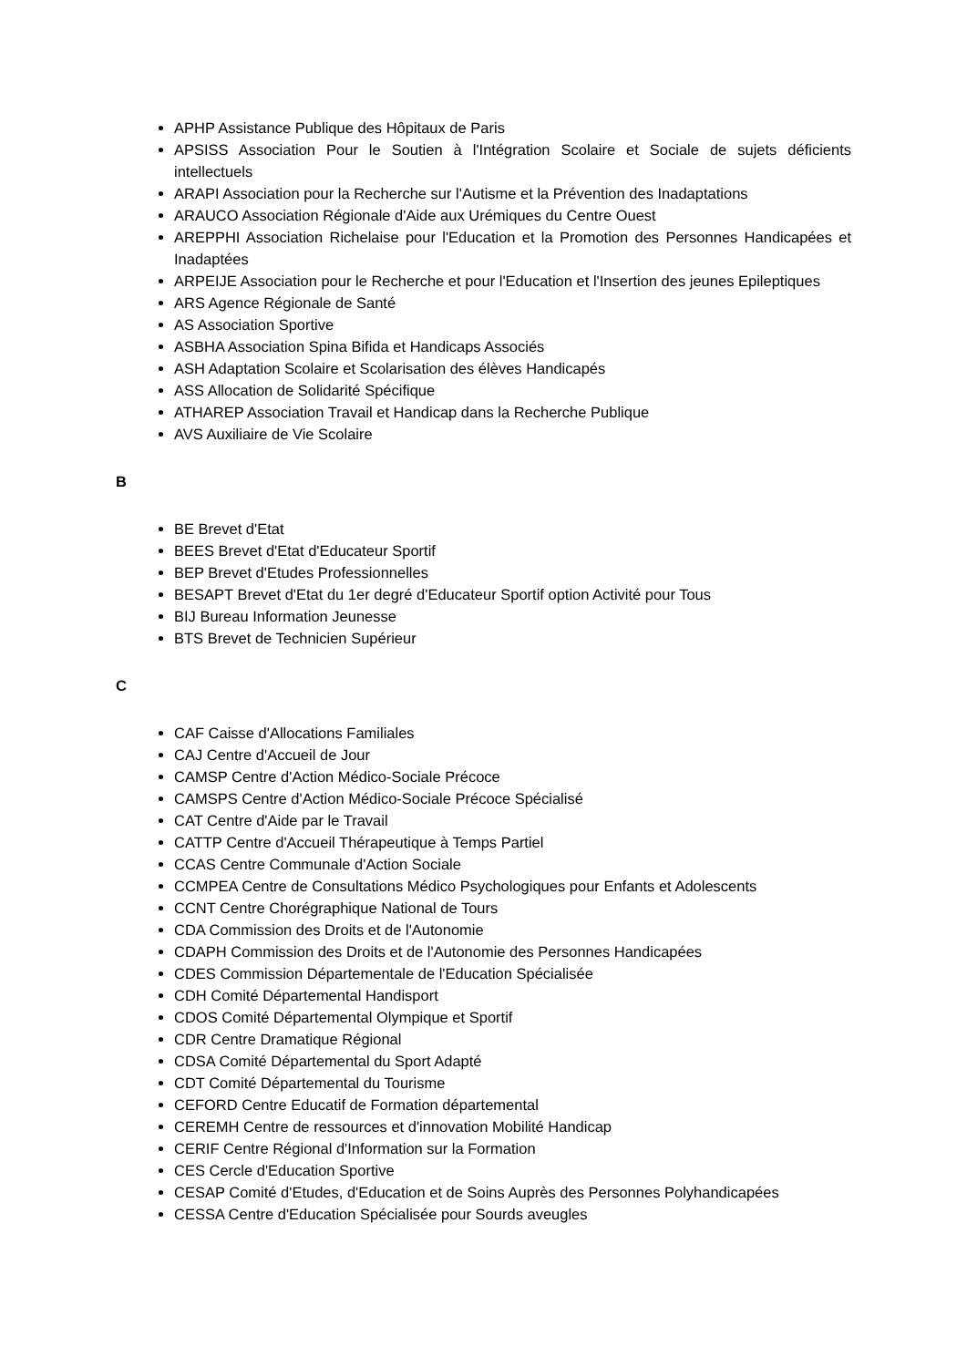APHP Assistance Publique des Hôpitaux de Paris
APSISS Association Pour le Soutien à l'Intégration Scolaire et Sociale de sujets déficients intellectuels
ARAPI Association pour la Recherche sur l'Autisme et la Prévention des Inadaptations
ARAUCO Association Régionale d'Aide aux Urémiques du Centre Ouest
AREPPHI Association Richelaise pour l'Education et la Promotion des Personnes Handicapées et Inadaptées
ARPEIJE Association pour le Recherche et pour l'Education et l'Insertion des jeunes Epileptiques
ARS Agence Régionale de Santé
AS Association Sportive
ASBHA Association Spina Bifida et Handicaps Associés
ASH Adaptation Scolaire et Scolarisation des élèves Handicapés
ASS Allocation de Solidarité Spécifique
ATHAREP Association Travail et Handicap dans la Recherche Publique
AVS Auxiliaire de Vie Scolaire
B
BE Brevet d'Etat
BEES Brevet d'Etat d'Educateur Sportif
BEP Brevet d'Etudes Professionnelles
BESAPT Brevet d'Etat du 1er degré d'Educateur Sportif option Activité pour Tous
BIJ Bureau Information Jeunesse
BTS Brevet de Technicien Supérieur
C
CAF Caisse d'Allocations Familiales
CAJ Centre d'Accueil de Jour
CAMSP Centre d'Action Médico-Sociale Précoce
CAMSPS Centre d'Action Médico-Sociale Précoce Spécialisé
CAT Centre d'Aide par le Travail
CATTP Centre d'Accueil Thérapeutique à Temps Partiel
CCAS Centre Communale d'Action Sociale
CCMPEA Centre de Consultations Médico Psychologiques pour Enfants et Adolescents
CCNT Centre Chorégraphique National de Tours
CDA Commission des Droits et de l'Autonomie
CDAPH Commission des Droits et de l'Autonomie des Personnes Handicapées
CDES Commission Départementale de l'Education Spécialisée
CDH Comité Départemental Handisport
CDOS Comité Départemental Olympique et Sportif
CDR Centre Dramatique Régional
CDSA Comité Départemental du Sport Adapté
CDT Comité Départemental du Tourisme
CEFORD Centre Educatif de Formation départemental
CEREMH Centre de ressources et d'innovation Mobilité Handicap
CERIF Centre Régional d'Information sur la Formation
CES Cercle d'Education Sportive
CESAP Comité d'Etudes, d'Education et de Soins Auprès des Personnes Polyhandicapées
CESSA Centre d'Education Spécialisée pour Sourds aveugles